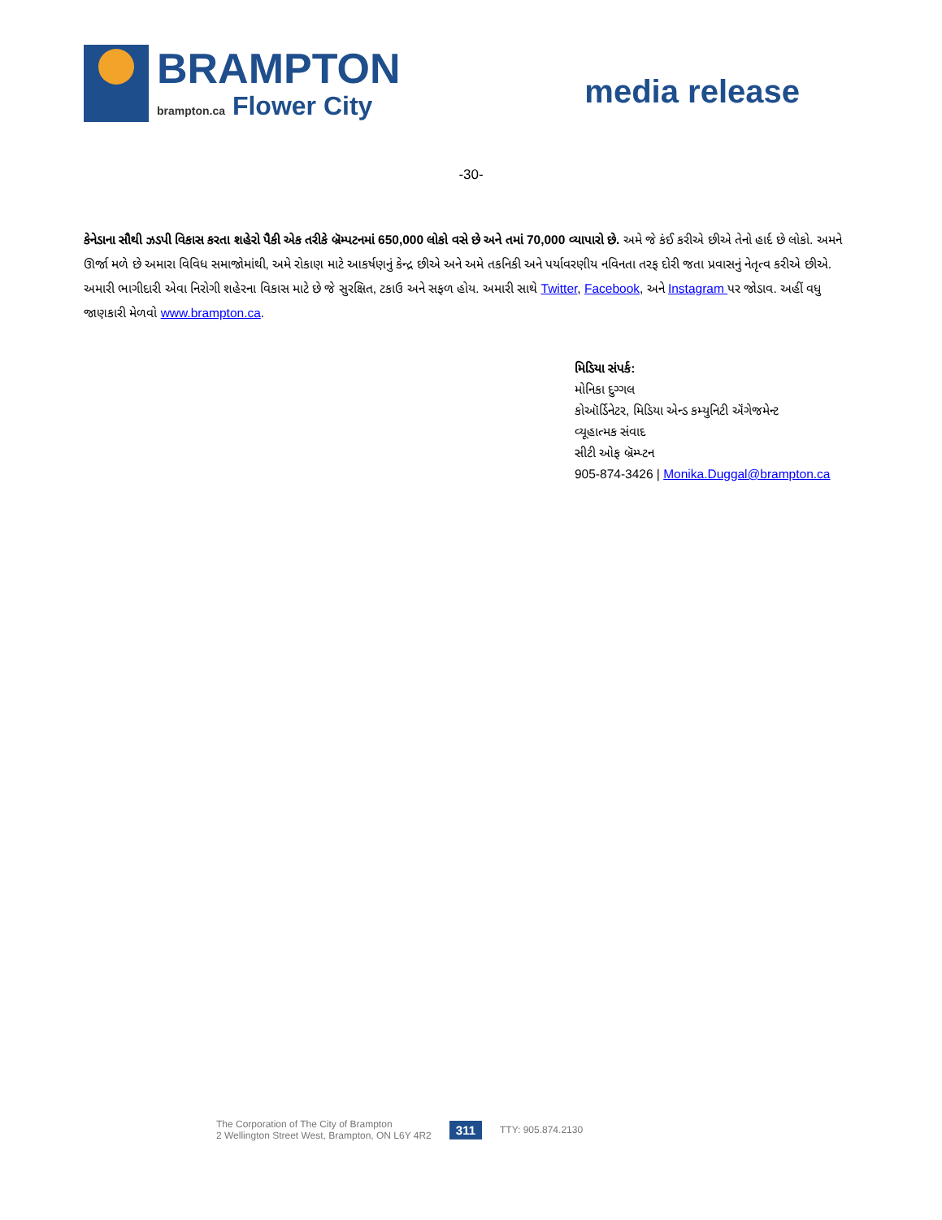BRAMPTON
brampton.ca Flower City
media release
-30-
કેનેડાના સૌથી ઝડપી વિકાસ કરતા શહેરો પૈકી એક તરીકે બ્રૅમ્પટનમાં 650,000 લોકો વસે છે અને તમાં 70,000 વ્યાપારો છે. અમે જે કંઈ કરીએ છીએ તેનો હાર્દ છે લોકો. અમને ઊર્જા મળે છે અમારા વિવિધ સમાજોમાંથી, અમે રોકાણ માટે આકર્ષણનું કેન્દ્ર છીએ અને અમે તકનિકી અને પર્યાવરણીય નવિનતા તરફ દોરી જતા પ્રવાસનું નેતૃત્વ કરીએ છીએ. અમારી ભાગીદારી એવા નિરોગી શહેરના વિકાસ માટે છે જે સુરક્ષિત, ટકાઉ અને સફળ હોય. અમારી સાથે Twitter, Facebook, અને Instagram પર જોડાવ. અહીં વધુ જાણકારી મેળવો www.brampton.ca.
મિડિયા સંપર્ક:
મોનિકા દુગ્ગલ
કોઑર્ડિનેટર, મિડિયા એન્ડ કમ્યુનિટી ઍંગેજમેન્ટ
વ્યૂહાત્મક સંવાદ
સીટી ઓફ બ્રૅમ્પ્ટન
905-874-3426 | Monika.Duggal@brampton.ca
The Corporation of The City of Brampton
2 Wellington Street West, Brampton, ON L6Y 4R2
311
TTY: 905.874.2130